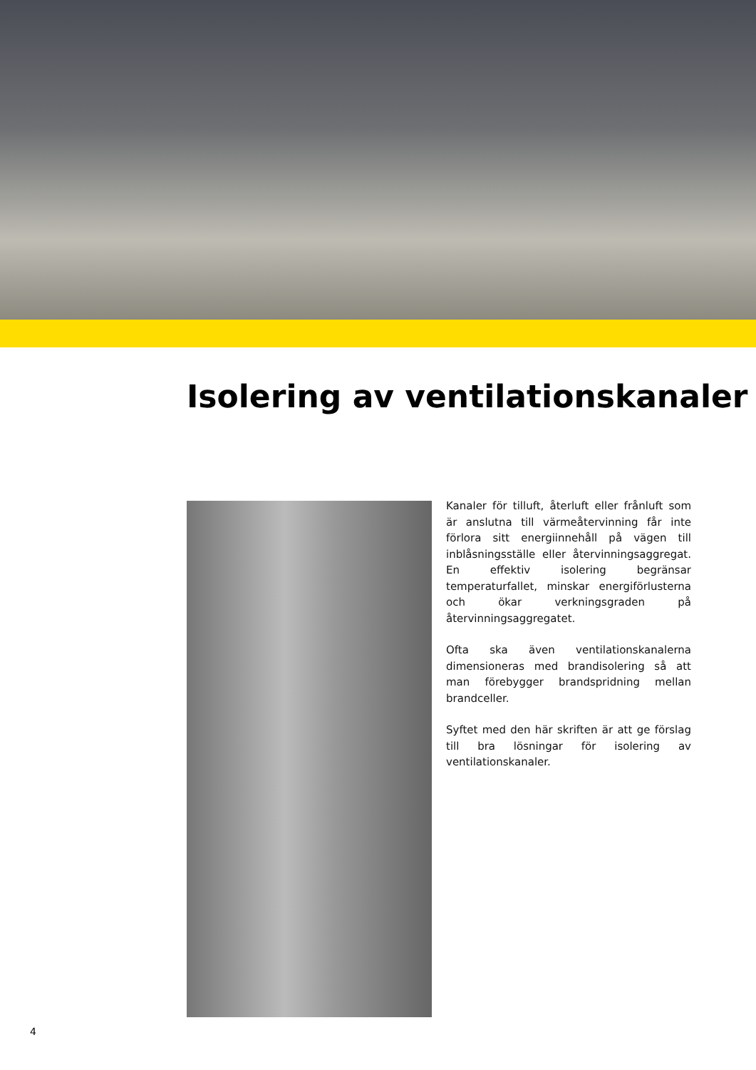Isolering av ventilationskanaler
Kanaler för tilluft, återluft eller frånluft som är anslutna till värmeåtervinning får inte förlora sitt energiinnehåll på vägen till inblåsningsställe eller återvinningsaggregat. En effektiv isolering begränsar temperaturfallet, minskar energiförlusterna och ökar verkningsgraden på återvinningsaggregatet.
Ofta ska även ventilationskanalerna dimensioneras med brandisolering så att man förebygger brandspridning mellan brandceller.
Syftet med den här skriften är att ge förslag till bra lösningar för isolering av ventilationskanaler.
4